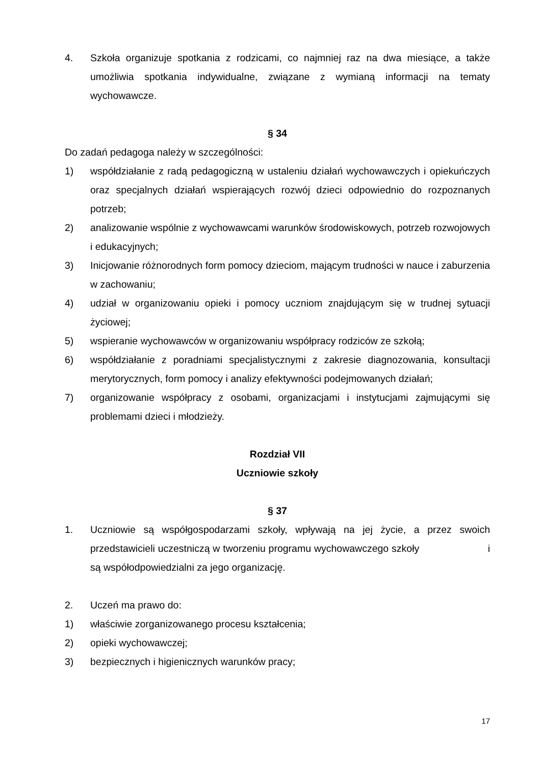4. Szkoła organizuje spotkania z rodzicami, co najmniej raz na dwa miesiące, a także umożliwia spotkania indywidualne, związane z wymianą informacji na tematy wychowawcze.
§ 34
Do zadań pedagoga należy w szczególności:
1) współdziałanie z radą pedagogiczną w ustaleniu działań wychowawczych i opiekuńczych oraz specjalnych działań wspierających rozwój dzieci odpowiednio do rozpoznanych potrzeb;
2) analizowanie wspólnie z wychowawcami warunków środowiskowych, potrzeb rozwojowych i edukacyjnych;
3) Inicjowanie różnorodnych form pomocy dzieciom, mającym trudności w nauce i zaburzenia w zachowaniu;
4) udział w organizowaniu opieki i pomocy uczniom znajdującym się w trudnej sytuacji życiowej;
5) wspieranie wychowawców w organizowaniu współpracy rodziców ze szkołą;
6) współdziałanie z poradniami specjalistycznymi z zakresie diagnozowania, konsultacji merytorycznych, form pomocy i analizy efektywności podejmowanych działań;
7) organizowanie współpracy z osobami, organizacjami i instytucjami zajmującymi się problemami dzieci i młodzieży.
Rozdział VII
Uczniowie szkoły
§ 37
1. Uczniowie są współgospodarzami szkoły, wpływają na jej życie, a przez swoich przedstawicieli uczestniczą w tworzeniu programu wychowawczego szkoły i są współodpowiedzialni za jego organizację.
2. Uczeń ma prawo do:
1) właściwie zorganizowanego procesu kształcenia;
2) opieki wychowawczej;
3) bezpiecznych i higienicznych warunków pracy;
17